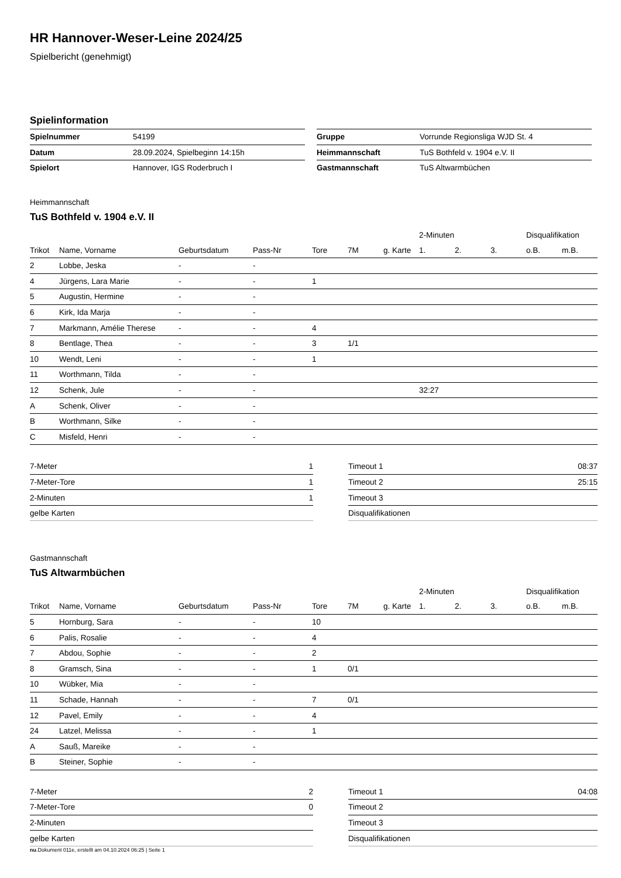HR Hannover-Weser-Leine 2024/25
Spielbericht (genehmigt)
Spielinformation
| Spielnummer | 54199 |
| Datum | 28.09.2024, Spielbeginn 14:15h |
| Spielort | Hannover, IGS Roderbruch I |
| Gruppe | Vorrunde Regionsliga WJD St. 4 |
| Heimmannschaft | TuS Bothfeld v. 1904 e.V. II |
| Gastmannschaft | TuS Altwarmbüchen |
Heimmannschaft
TuS Bothfeld v. 1904 e.V. II
| | | | | | | | 2-Minuten | | | Disqualifikation | |
| --- | --- | --- | --- | --- | --- | --- | --- | --- | --- | --- | --- |
| Trikot | Name, Vorname | Geburtsdatum | Pass-Nr | Tore | 7M | g. Karte | 1. | 2. | 3. | o.B. | m.B. |
| 2 | Lobbe, Jeska | - | - | | | | | | | | |
| 4 | Jürgens, Lara Marie | - | - | 1 | | | | | | | |
| 5 | Augustin, Hermine | - | - | | | | | | | | |
| 6 | Kirk, Ida Marja | - | - | | | | | | | | |
| 7 | Markmann, Amélie Therese | - | - | 4 | | | | | | | |
| 8 | Bentlage, Thea | - | - | 3 | 1/1 | | | | | | |
| 10 | Wendt, Leni | - | - | 1 | | | | | | | |
| 11 | Worthmann, Tilda | - | - | | | | | | | | |
| 12 | Schenk, Jule | - | - | | | | 32:27 | | | | |
| A | Schenk, Oliver | - | - | | | | | | | | |
| B | Worthmann, Silke | - | - | | | | | | | | |
| C | Misfeld, Henri | - | - | | | | | | | | |
| 7-Meter | 1 |
| 7-Meter-Tore | 1 |
| 2-Minuten | 1 |
| gelbe Karten | |
| Timeout 1 | 08:37 |
| Timeout 2 | 25:15 |
| Timeout 3 | |
| Disqualifikationen | |
Gastmannschaft
TuS Altwarmbüchen
| | | | | | | | 2-Minuten | | | Disqualifikation | |
| --- | --- | --- | --- | --- | --- | --- | --- | --- | --- | --- | --- |
| Trikot | Name, Vorname | Geburtsdatum | Pass-Nr | Tore | 7M | g. Karte | 1. | 2. | 3. | o.B. | m.B. |
| 5 | Hornburg, Sara | - | - | 10 | | | | | | | |
| 6 | Palis, Rosalie | - | - | 4 | | | | | | | |
| 7 | Abdou, Sophie | - | - | 2 | | | | | | | |
| 8 | Gramsch, Sina | - | - | 1 | 0/1 | | | | | | |
| 10 | Wübker, Mia | - | - | | | | | | | | |
| 11 | Schade, Hannah | - | - | 7 | 0/1 | | | | | | |
| 12 | Pavel, Emily | - | - | 4 | | | | | | | |
| 24 | Latzel, Melissa | - | - | 1 | | | | | | | |
| A | Sauß, Mareike | - | - | | | | | | | | |
| B | Steiner, Sophie | - | - | | | | | | | | |
| 7-Meter | 2 |
| 7-Meter-Tore | 0 |
| 2-Minuten | |
| gelbe Karten | |
| Timeout 1 | 04:08 |
| Timeout 2 | |
| Timeout 3 | |
| Disqualifikationen | |
nu.Dokument 011e, erstellt am 04.10.2024 06:25 | Seite 1